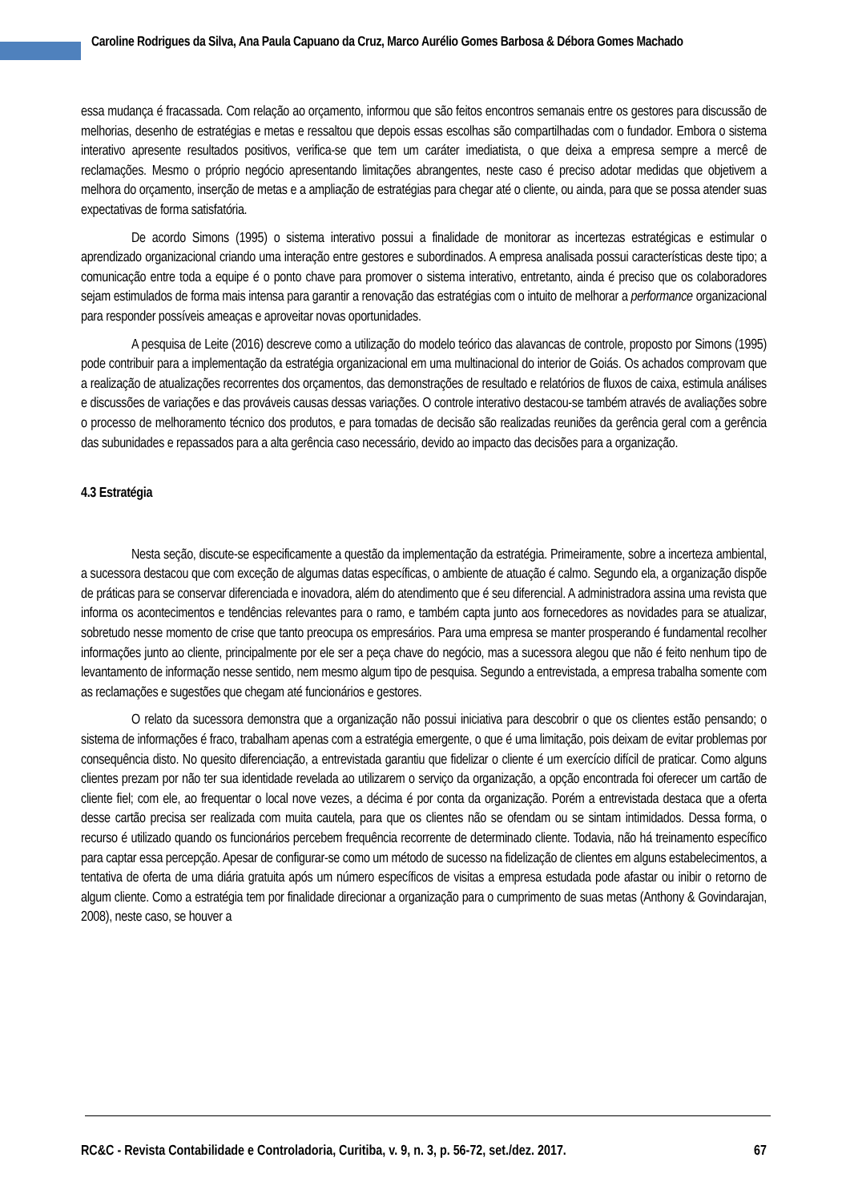Caroline Rodrigues da Silva, Ana Paula Capuano da Cruz, Marco Aurélio Gomes Barbosa & Débora Gomes Machado
essa mudança é fracassada. Com relação ao orçamento, informou que são feitos encontros semanais entre os gestores para discussão de melhorias, desenho de estratégias e metas e ressaltou que depois essas escolhas são compartilhadas com o fundador. Embora o sistema interativo apresente resultados positivos, verifica-se que tem um caráter imediatista, o que deixa a empresa sempre a mercê de reclamações. Mesmo o próprio negócio apresentando limitações abrangentes, neste caso é preciso adotar medidas que objetivem a melhora do orçamento, inserção de metas e a ampliação de estratégias para chegar até o cliente, ou ainda, para que se possa atender suas expectativas de forma satisfatória.
De acordo Simons (1995) o sistema interativo possui a finalidade de monitorar as incertezas estratégicas e estimular o aprendizado organizacional criando uma interação entre gestores e subordinados. A empresa analisada possui características deste tipo; a comunicação entre toda a equipe é o ponto chave para promover o sistema interativo, entretanto, ainda é preciso que os colaboradores sejam estimulados de forma mais intensa para garantir a renovação das estratégias com o intuito de melhorar a performance organizacional para responder possíveis ameaças e aproveitar novas oportunidades.
A pesquisa de Leite (2016) descreve como a utilização do modelo teórico das alavancas de controle, proposto por Simons (1995) pode contribuir para a implementação da estratégia organizacional em uma multinacional do interior de Goiás. Os achados comprovam que a realização de atualizações recorrentes dos orçamentos, das demonstrações de resultado e relatórios de fluxos de caixa, estimula análises e discussões de variações e das prováveis causas dessas variações. O controle interativo destacou-se também através de avaliações sobre o processo de melhoramento técnico dos produtos, e para tomadas de decisão são realizadas reuniões da gerência geral com a gerência das subunidades e repassados para a alta gerência caso necessário, devido ao impacto das decisões para a organização.
4.3 Estratégia
Nesta seção, discute-se especificamente a questão da implementação da estratégia. Primeiramente, sobre a incerteza ambiental, a sucessora destacou que com exceção de algumas datas específicas, o ambiente de atuação é calmo. Segundo ela, a organização dispõe de práticas para se conservar diferenciada e inovadora, além do atendimento que é seu diferencial. A administradora assina uma revista que informa os acontecimentos e tendências relevantes para o ramo, e também capta junto aos fornecedores as novidades para se atualizar, sobretudo nesse momento de crise que tanto preocupa os empresários. Para uma empresa se manter prosperando é fundamental recolher informações junto ao cliente, principalmente por ele ser a peça chave do negócio, mas a sucessora alegou que não é feito nenhum tipo de levantamento de informação nesse sentido, nem mesmo algum tipo de pesquisa. Segundo a entrevistada, a empresa trabalha somente com as reclamações e sugestões que chegam até funcionários e gestores.
O relato da sucessora demonstra que a organização não possui iniciativa para descobrir o que os clientes estão pensando; o sistema de informações é fraco, trabalham apenas com a estratégia emergente, o que é uma limitação, pois deixam de evitar problemas por consequência disto. No quesito diferenciação, a entrevistada garantiu que fidelizar o cliente é um exercício difícil de praticar. Como alguns clientes prezam por não ter sua identidade revelada ao utilizarem o serviço da organização, a opção encontrada foi oferecer um cartão de cliente fiel; com ele, ao frequentar o local nove vezes, a décima é por conta da organização. Porém a entrevistada destaca que a oferta desse cartão precisa ser realizada com muita cautela, para que os clientes não se ofendam ou se sintam intimidados. Dessa forma, o recurso é utilizado quando os funcionários percebem frequência recorrente de determinado cliente. Todavia, não há treinamento específico para captar essa percepção. Apesar de configurar-se como um método de sucesso na fidelização de clientes em alguns estabelecimentos, a tentativa de oferta de uma diária gratuita após um número específicos de visitas a empresa estudada pode afastar ou inibir o retorno de algum cliente. Como a estratégia tem por finalidade direcionar a organização para o cumprimento de suas metas (Anthony & Govindarajan, 2008), neste caso, se houver a
RC&C - Revista Contabilidade e Controladoria, Curitiba, v. 9, n. 3, p. 56-72, set./dez. 2017. 67